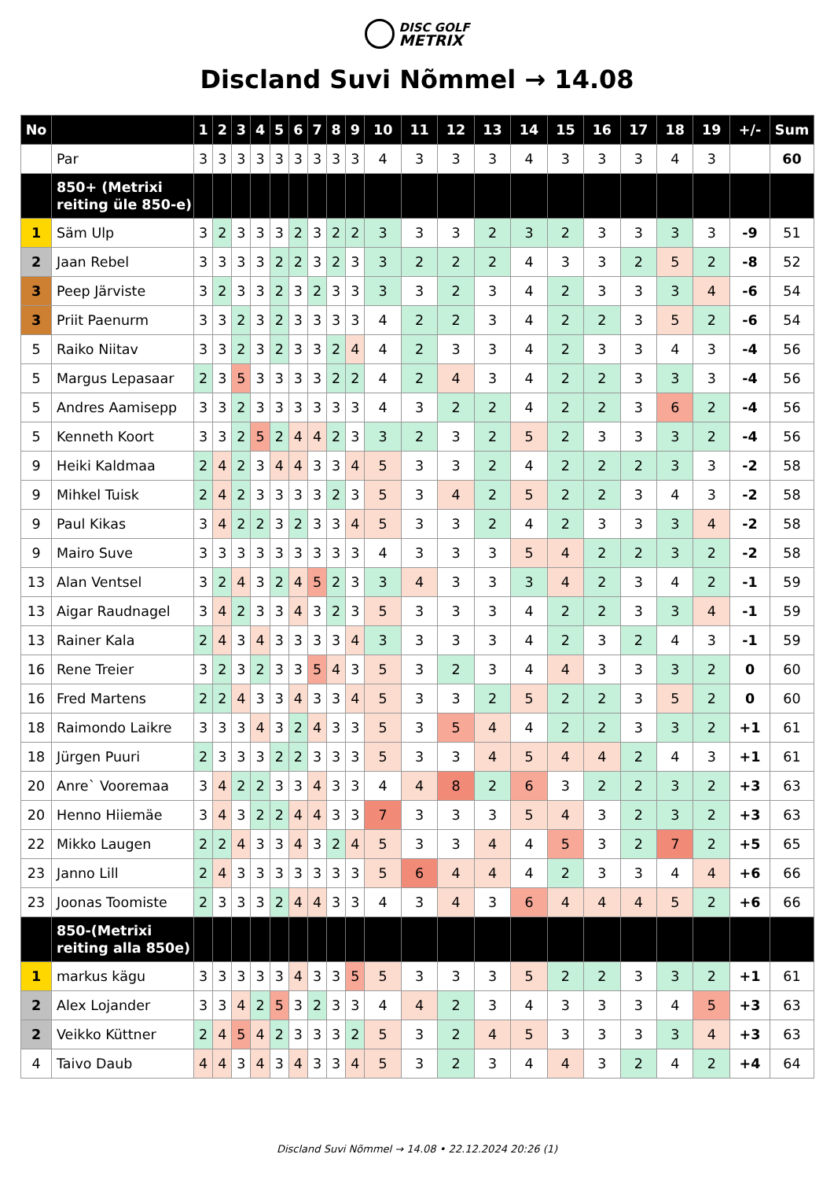DISC GOLF
METRIX
Discland Suvi Nõmmel → 14.08
| No | | 1 | 2 | 3 | 4 | 5 | 6 | 7 | 8 | 9 | 10 | 11 | 12 | 13 | 14 | 15 | 16 | 17 | 18 | 19 | +/- | Sum |
| --- | --- | --- | --- | --- | --- | --- | --- | --- | --- | --- | --- | --- | --- | --- | --- | --- | --- | --- | --- | --- | --- | --- |
| | Par | 3 | 3 | 3 | 3 | 3 | 3 | 3 | 3 | 3 | 4 | 3 | 3 | 3 | 4 | 3 | 3 | 3 | 4 | 3 | | 60 |
| | 850+ (Metrixi reiting üle 850-e) | | | | | | | | | | | | | | | | | | | | | |
| 1 | Säm Ulp | 3 | 2 | 3 | 3 | 3 | 2 | 3 | 2 | 2 | 3 | 3 | 3 | 2 | 3 | 2 | 3 | 3 | 3 | 3 | -9 | 51 |
| 2 | Jaan Rebel | 3 | 3 | 3 | 3 | 2 | 2 | 3 | 2 | 3 | 3 | 2 | 2 | 2 | 4 | 3 | 3 | 2 | 5 | 2 | -8 | 52 |
| 3 | Peep Järviste | 3 | 2 | 3 | 3 | 2 | 3 | 2 | 3 | 3 | 3 | 3 | 2 | 3 | 4 | 2 | 3 | 3 | 3 | 4 | -6 | 54 |
| 3 | Priit Paenurm | 3 | 3 | 2 | 3 | 2 | 3 | 3 | 3 | 3 | 4 | 2 | 2 | 3 | 4 | 2 | 2 | 3 | 5 | 2 | -6 | 54 |
| 5 | Raiko Niitav | 3 | 3 | 2 | 3 | 2 | 3 | 3 | 2 | 4 | 4 | 2 | 3 | 3 | 4 | 2 | 3 | 3 | 4 | 3 | -4 | 56 |
| 5 | Margus Lepasaar | 2 | 3 | 5 | 3 | 3 | 3 | 3 | 2 | 2 | 4 | 2 | 4 | 3 | 4 | 2 | 2 | 3 | 3 | 3 | -4 | 56 |
| 5 | Andres Aamisepp | 3 | 3 | 2 | 3 | 3 | 3 | 3 | 3 | 3 | 4 | 3 | 2 | 2 | 4 | 2 | 2 | 3 | 6 | 2 | -4 | 56 |
| 5 | Kenneth Koort | 3 | 3 | 2 | 5 | 2 | 4 | 4 | 2 | 3 | 3 | 2 | 3 | 2 | 5 | 2 | 3 | 3 | 3 | 2 | -4 | 56 |
| 9 | Heiki Kaldmaa | 2 | 4 | 2 | 3 | 4 | 4 | 3 | 3 | 4 | 5 | 3 | 3 | 2 | 4 | 2 | 2 | 2 | 3 | 3 | -2 | 58 |
| 9 | Mihkel Tuisk | 2 | 4 | 2 | 3 | 3 | 3 | 3 | 2 | 3 | 5 | 3 | 4 | 2 | 5 | 2 | 2 | 3 | 4 | 3 | -2 | 58 |
| 9 | Paul Kikas | 3 | 4 | 2 | 2 | 3 | 2 | 3 | 3 | 4 | 5 | 3 | 3 | 2 | 4 | 2 | 3 | 3 | 3 | 4 | -2 | 58 |
| 9 | Mairo Suve | 3 | 3 | 3 | 3 | 3 | 3 | 3 | 3 | 3 | 4 | 3 | 3 | 3 | 5 | 4 | 2 | 2 | 3 | 2 | -2 | 58 |
| 13 | Alan Ventsel | 3 | 2 | 4 | 3 | 2 | 4 | 5 | 2 | 3 | 3 | 4 | 3 | 3 | 3 | 4 | 2 | 3 | 4 | 2 | -1 | 59 |
| 13 | Aigar Raudnagel | 3 | 4 | 2 | 3 | 3 | 4 | 3 | 2 | 3 | 5 | 3 | 3 | 3 | 4 | 2 | 2 | 3 | 3 | 4 | -1 | 59 |
| 13 | Rainer Kala | 2 | 4 | 3 | 4 | 3 | 3 | 3 | 3 | 4 | 3 | 3 | 3 | 3 | 4 | 2 | 3 | 2 | 4 | 3 | -1 | 59 |
| 16 | Rene Treier | 3 | 2 | 3 | 2 | 3 | 3 | 5 | 4 | 3 | 5 | 3 | 2 | 3 | 4 | 4 | 3 | 3 | 3 | 2 | 0 | 60 |
| 16 | Fred Martens | 2 | 2 | 4 | 3 | 3 | 4 | 3 | 3 | 4 | 5 | 3 | 3 | 2 | 5 | 2 | 2 | 3 | 5 | 2 | 0 | 60 |
| 18 | Raimondo Laikre | 3 | 3 | 3 | 4 | 3 | 2 | 4 | 3 | 3 | 5 | 3 | 5 | 4 | 4 | 2 | 2 | 3 | 3 | 2 | +1 | 61 |
| 18 | Jürgen Puuri | 2 | 3 | 3 | 3 | 2 | 2 | 3 | 3 | 3 | 5 | 3 | 3 | 4 | 5 | 4 | 4 | 2 | 4 | 3 | +1 | 61 |
| 20 | Anre` Vooremaa | 3 | 4 | 2 | 2 | 3 | 3 | 4 | 3 | 3 | 4 | 4 | 8 | 2 | 6 | 3 | 2 | 2 | 3 | 2 | +3 | 63 |
| 20 | Henno Hiiemäe | 3 | 4 | 3 | 2 | 2 | 4 | 4 | 3 | 3 | 7 | 3 | 3 | 3 | 5 | 4 | 3 | 2 | 3 | 2 | +3 | 63 |
| 22 | Mikko Laugen | 2 | 2 | 4 | 3 | 3 | 4 | 3 | 2 | 4 | 5 | 3 | 3 | 4 | 4 | 5 | 3 | 2 | 7 | 2 | +5 | 65 |
| 23 | Janno Lill | 2 | 4 | 3 | 3 | 3 | 3 | 3 | 3 | 3 | 5 | 6 | 4 | 4 | 4 | 2 | 3 | 3 | 4 | 4 | +6 | 66 |
| 23 | Joonas Toomiste | 2 | 3 | 3 | 3 | 2 | 4 | 4 | 3 | 3 | 4 | 3 | 4 | 3 | 6 | 4 | 4 | 4 | 5 | 2 | +6 | 66 |
| | 850-(Metrixi reiting alla 850e) | | | | | | | | | | | | | | | | | | | | | |
| 1 | markus kägu | 3 | 3 | 3 | 3 | 3 | 4 | 3 | 3 | 5 | 5 | 3 | 3 | 3 | 5 | 2 | 2 | 3 | 3 | 2 | +1 | 61 |
| 2 | Alex Lojander | 3 | 3 | 4 | 2 | 5 | 3 | 2 | 3 | 3 | 4 | 4 | 2 | 3 | 4 | 3 | 3 | 3 | 4 | 5 | +3 | 63 |
| 2 | Veikko Küttner | 2 | 4 | 5 | 4 | 2 | 3 | 3 | 3 | 2 | 5 | 3 | 2 | 4 | 5 | 3 | 3 | 3 | 3 | 4 | +3 | 63 |
| 4 | Taivo Daub | 4 | 4 | 3 | 4 | 3 | 4 | 3 | 3 | 4 | 5 | 3 | 2 | 3 | 4 | 4 | 3 | 2 | 4 | 2 | +4 | 64 |
Discland Suvi Nõmmel → 14.08 • 22.12.2024 20:26 (1)